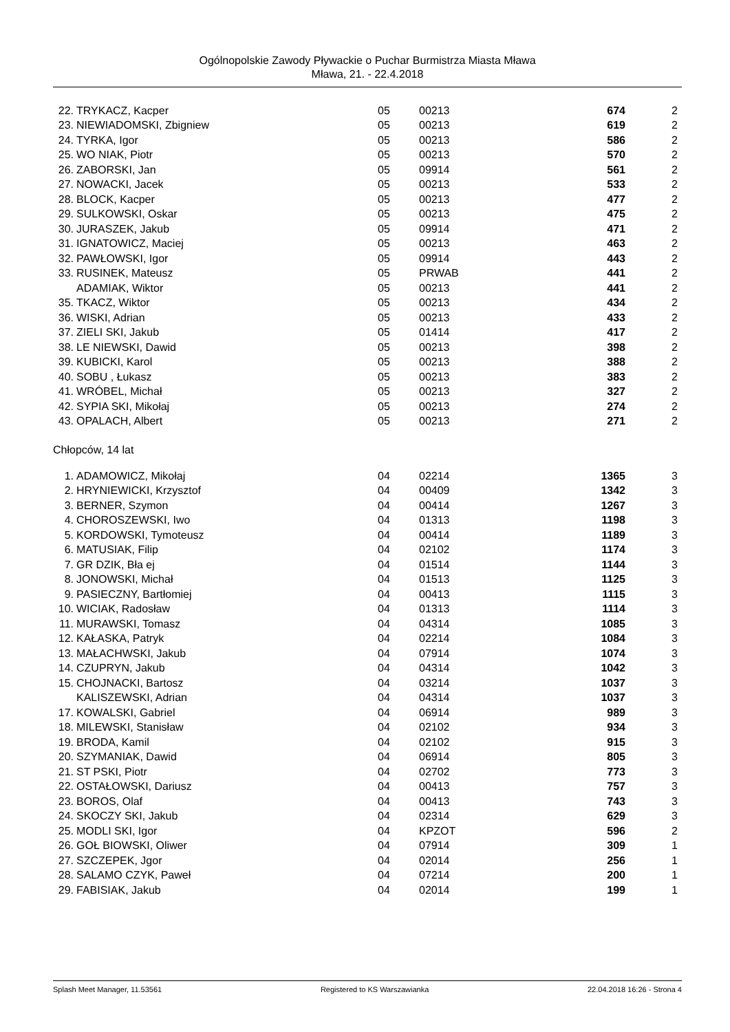Ogólnopolskie Zawody Pływackie o Puchar Burmistrza Miasta Mława
Mława, 21. - 22.4.2018
| 22. | TRYKACZ, Kacper | 05 | 00213 | 674 | 2 |
| 23. | NIEWIADOMSKI, Zbigniew | 05 | 00213 | 619 | 2 |
| 24. | TYRKA, Igor | 05 | 00213 | 586 | 2 |
| 25. | WO NIAK, Piotr | 05 | 00213 | 570 | 2 |
| 26. | ZABORSKI, Jan | 05 | 09914 | 561 | 2 |
| 27. | NOWACKI, Jacek | 05 | 00213 | 533 | 2 |
| 28. | BLOCK, Kacper | 05 | 00213 | 477 | 2 |
| 29. | SULKOWSKI, Oskar | 05 | 00213 | 475 | 2 |
| 30. | JURASZEK, Jakub | 05 | 09914 | 471 | 2 |
| 31. | IGNATOWICZ, Maciej | 05 | 00213 | 463 | 2 |
| 32. | PAWŁOWSKI, Igor | 05 | 09914 | 443 | 2 |
| 33. | RUSINEK, Mateusz | 05 | PRWAB | 441 | 2 |
| | ADAMIAK, Wiktor | 05 | 00213 | 441 | 2 |
| 35. | TKACZ, Wiktor | 05 | 00213 | 434 | 2 |
| 36. | WISKI, Adrian | 05 | 00213 | 433 | 2 |
| 37. | ZIELI SKI, Jakub | 05 | 01414 | 417 | 2 |
| 38. | LE NIEWSKI, Dawid | 05 | 00213 | 398 | 2 |
| 39. | KUBICKI, Karol | 05 | 00213 | 388 | 2 |
| 40. | SOBU , Łukasz | 05 | 00213 | 383 | 2 |
| 41. | WRÓBEL, Michał | 05 | 00213 | 327 | 2 |
| 42. | SYPIA SKI, Mikołaj | 05 | 00213 | 274 | 2 |
| 43. | OPALACH, Albert | 05 | 00213 | 271 | 2 |
Chłopców, 14 lat
| 1. | ADAMOWICZ, Mikołaj | 04 | 02214 | 1365 | 3 |
| 2. | HRYNIEWICKI, Krzysztof | 04 | 00409 | 1342 | 3 |
| 3. | BERNER, Szymon | 04 | 00414 | 1267 | 3 |
| 4. | CHOROSZEWSKI, Iwo | 04 | 01313 | 1198 | 3 |
| 5. | KORDOWSKI, Tymoteusz | 04 | 00414 | 1189 | 3 |
| 6. | MATUSIAK, Filip | 04 | 02102 | 1174 | 3 |
| 7. | GR DZIK, Bła ej | 04 | 01514 | 1144 | 3 |
| 8. | JONOWSKI, Michał | 04 | 01513 | 1125 | 3 |
| 9. | PASIECZNY, Bartłomiej | 04 | 00413 | 1115 | 3 |
| 10. | WICIAK, Radosław | 04 | 01313 | 1114 | 3 |
| 11. | MURAWSKI, Tomasz | 04 | 04314 | 1085 | 3 |
| 12. | KAŁASKA, Patryk | 04 | 02214 | 1084 | 3 |
| 13. | MAŁACHWSKI, Jakub | 04 | 07914 | 1074 | 3 |
| 14. | CZUPRYN, Jakub | 04 | 04314 | 1042 | 3 |
| 15. | CHOJNACKI, Bartosz | 04 | 03214 | 1037 | 3 |
| | KALISZEWSKI, Adrian | 04 | 04314 | 1037 | 3 |
| 17. | KOWALSKI, Gabriel | 04 | 06914 | 989 | 3 |
| 18. | MILEWSKI, Stanisław | 04 | 02102 | 934 | 3 |
| 19. | BRODA, Kamil | 04 | 02102 | 915 | 3 |
| 20. | SZYMANIAK, Dawid | 04 | 06914 | 805 | 3 |
| 21. | ST PSKI, Piotr | 04 | 02702 | 773 | 3 |
| 22. | OSTAŁOWSKI, Dariusz | 04 | 00413 | 757 | 3 |
| 23. | BOROS, Olaf | 04 | 00413 | 743 | 3 |
| 24. | SKOCZY SKI, Jakub | 04 | 02314 | 629 | 3 |
| 25. | MODLI SKI, Igor | 04 | KPZOT | 596 | 2 |
| 26. | GOŁ BIOWSKI, Oliwer | 04 | 07914 | 309 | 1 |
| 27. | SZCZEPEK, Jgor | 04 | 02014 | 256 | 1 |
| 28. | SALAMO CZYK, Paweł | 04 | 07214 | 200 | 1 |
| 29. | FABISIAK, Jakub | 04 | 02014 | 199 | 1 |
Splash Meet Manager, 11.53561 Registered to KS Warszawianka 22.04.2018 16:26 - Strona 4